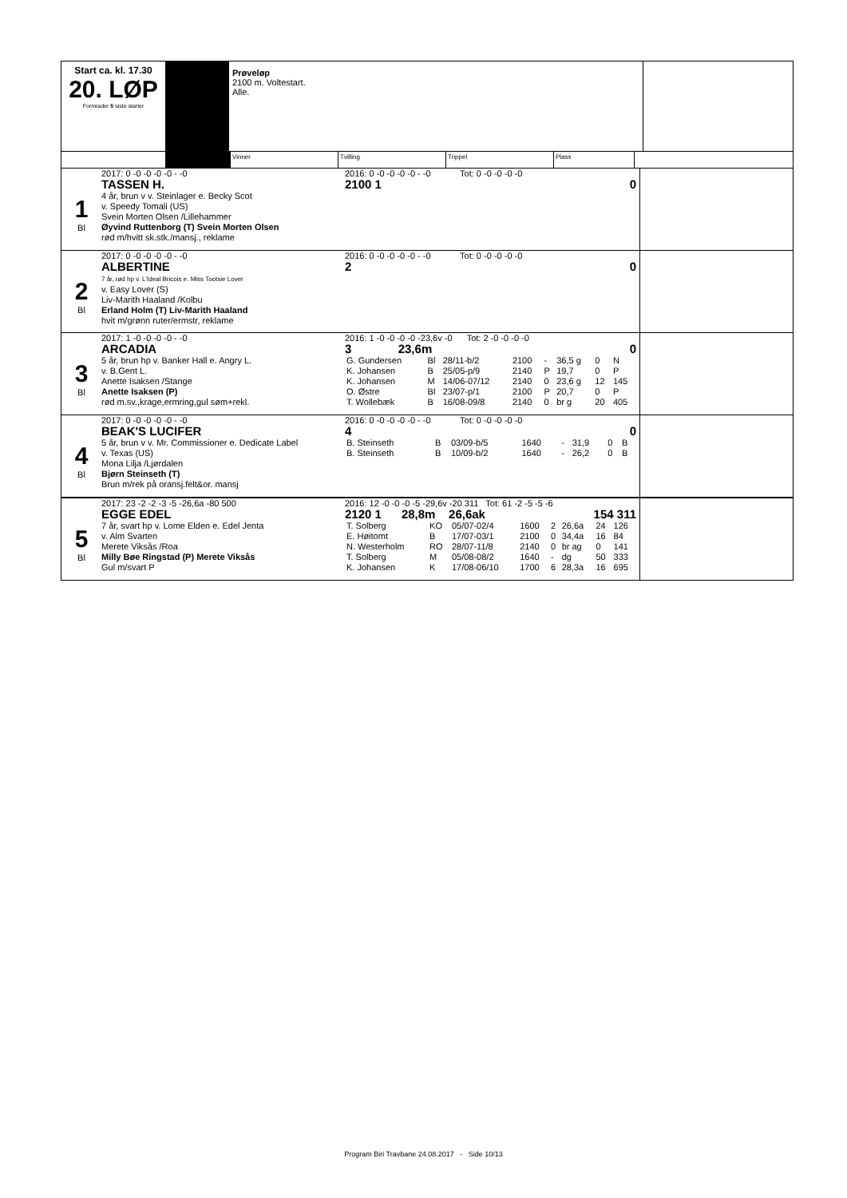Start ca. kl. 17.30
20. LØP
Formrader 5 siste starter
Prøveløp
2100 m. Voltestart.
Alle.
Vinner Tvilling Trippel Plass
1
Bl
2017: 0 -0 -0 -0 -0 - -0
TASSEN H.
4 år, brun v v. Steinlager e. Becky Scot
v. Speedy Tomali (US)
Svein Morten Olsen /Lillehammer
Øyvind Ruttenborg (T) Svein Morten Olsen
rød m/hvitt sk.stk./mansj., reklame
2016: 0 -0 -0 -0 -0 - -0 Tot: 0 -0 -0 -0 -0
2100 1 0
2
Bl
2017: 0 -0 -0 -0 -0 - -0
ALBERTINE
7 år, rød hp v. L'Ideal Bricois e. Miss Tootsie Lover
v. Easy Lover (S)
Liv-Marith Haaland /Kolbu
Erland Holm (T) Liv-Marith Haaland
hvit m/grønn ruter/ermstr, reklame
2016: 0 -0 -0 -0 -0 - -0 Tot: 0 -0 -0 -0 -0
2 0
3
Bl
2017: 1 -0 -0 -0 -0 - -0
ARCADIA
5 år, brun hp v. Banker Hall e. Angry L.
v. B.Gent L.
Anette Isaksen /Stange
Anette Isaksen (P)
rød m.sv.,krage,ermring,gul søm+rekl.
2016: 1 -0 -0 -0 -0 -23,6v -0 Tot: 2 -0 -0 -0 -0
3 23,6m 0
| G. Gundersen | Bl | 28/11-b/2 | 2100 | - | 36,5 g | 0 | N |
| K. Johansen | B | 25/05-p/9 | 2140 | P | 19,7 | 0 | P |
| K. Johansen | M | 14/06-07/12 | 2140 | 0 | 23,6 g | 12 | 145 |
| O. Østre | Bl | 23/07-p/1 | 2100 | P | 20,7 | 0 | P |
| T. Wollebæk | B | 16/08-09/8 | 2140 | 0 | br g | 20 | 405 |
4
Bl
2017: 0 -0 -0 -0 -0 - -0
BEAK'S LUCIFER
5 år, brun v v. Mr. Commissioner e. Dedicate Label
v. Texas (US)
Mona Lilja /Ljørdalen
Bjørn Steinseth (T)
Brun m/rek på oransj.felt&or. mansj
2016: 0 -0 -0 -0 -0 - -0 Tot: 0 -0 -0 -0 -0
4 0
| B. Steinseth | B | 03/09-b/5 | 1640 | - | 31,9 | 0 | B |
| B. Steinseth | B | 10/09-b/2 | 1640 | - | 26,2 | 0 | B |
5
Bl
2017: 23 -2 -2 -3 -5 -26,6a -80 500
EGGE EDEL
7 år, svart hp v. Lome Elden e. Edel Jenta
v. Alm Svarten
Merete Viksås /Roa
Milly Bøe Ringstad (P) Merete Viksås
Gul m/svart P
2016: 12 -0 -0 -0 -5 -29,6v -20 311 Tot: 61 -2 -5 -5 -6
2120 1 28,8m 26,6ak 154 311
| T. Solberg | KO | 05/07-02/4 | 1600 | 2 | 26,6a | 24 | 126 |
| E. Høitomt | B | 17/07-03/1 | 2100 | 0 | 34,4a | 16 | 84 |
| N. Westerholm | RO | 28/07-11/8 | 2140 | 0 | br ag | 0 | 141 |
| T. Solberg | M | 05/08-08/2 | 1640 | - | dg | 50 | 333 |
| K. Johansen | K | 17/08-06/10 | 1700 | 6 | 28,3a | 16 | 695 |
Program Biri Travbane 24.08.2017 - Side 10/13